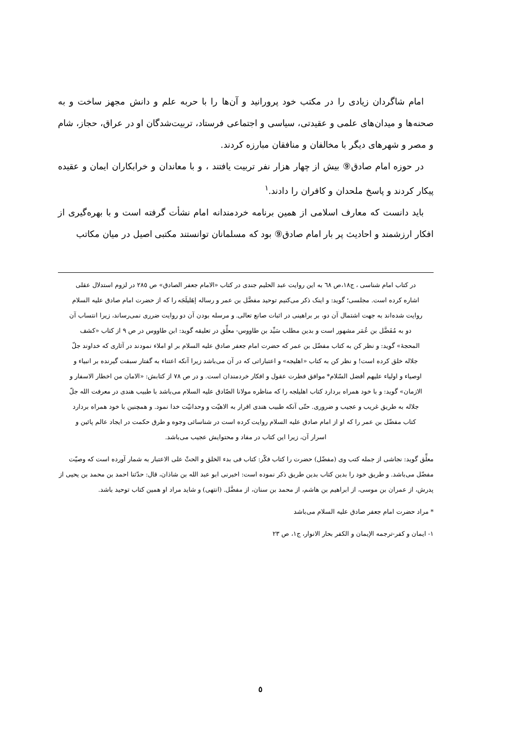امام شاگردان زیادی را در مکتب خود پرورانید و آن‌ها را با حربه علم و دانش مجهز ساخت و به صحنه‌ها و میدان‌های علمی و عقیدتی، سیاسی و اجتماعی فرستاد، تربیت‌شدگان او در عراق، حجاز، شام و مصر و شهرهای دیگر با مخالفان و منافقان مبارزه کردند.
در حوزه امام صادق⑨ بیش از چهار هزار نفر تربیت یافتند ، و با معاندان و خرابکاران ایمان و عقیده پیکار کردند و پاسخ ملحدان و کافران را دادند.<sup>١</sup>
باید دانست که معارف اسلامی از همین برنامه خردمندانه امام نشأت گرفته است و با بهره‌گیری از افکار ارزشمند و احادیث پر بار امام صادق⑨ بود که مسلمانان توانستند مکتبی اصیل در میان مکاتب
در کتاب امام شناسی ، ج١٨،ص ٦٨ به این روایت عبد الحلیم جندی در کتاب «الامام جعفر الصادق» ص ٢٨٥ در لزوم استدلال عقلی اشاره کرده است. مجلسی؛ گوید: و اینک ذکر می‌کنیم توحید مفضَّل بن عمر و رساله إهَلیلَجَه را که از حضرت امام صادق علیه السلام روایت شده‌اند به جهت اشتمال آن دو، بر براهینی در اثبات صانع تعالی. و مرسله بودن آن دو روایت ضرری نمی‌رساند، زیرا انتساب آن دو به مُفَضَّل بن عُمَر مشهور است و بدین مطلب سَیِّد بن طاووس- معلِّق در تعلیقه گوید: ابن طاووس در ص ٩ از کتاب «کشف المحجهٔ» گوید: و نظر کن به کتاب مفضّل بن عمر که حضرت امام جعفر صادق علیه السلام بر او املاء نمودند در آثاری که خداوند جلّ جلاله خلق کرده است! و نظر کن به کتاب «اهلیجه» و اعتباراتی که در آن می‌باشد زیرا آنکه اعتناء به گفتار سبقت گیرنده بر انبیاء و اوصیاء و اولیاء علیهم أفضل السّلام* موافق فطرت عقول و افکار خردمندان است. و در ص ٧٨ از کتابش: «الامان من اخطار الاسفار و الازمان» گوید: و با خود همراه بردارد کتاب اهلیلجه را که مناظره مولانا الصّادق علیه السلام می‌باشد با طبیب هندی در معرفت الله جلّ جلاله به طریق غریب و عجیب و ضروری. حتّی آنکه طبیب هندی اقرار به الاهیّت و وحدانیّت خدا نمود. و همچنین با خود همراه بردارد کتاب مفضّل بن عمر را که او از امام صادق علیه السلام روایت کرده است در شناسائی وجوه و طرق حکمت در ایجاد عالم پائین و اسرار آن، زیرا این کتاب در مفاد و محتوایش عجیب می‌باشد.
معلِّق گوید: نجاشی از جمله کتب وی (مفضّل) حضرت را کتاب فکّر: کتاب فی بدء الخلق و الحثّ علی الاعتبار به شمار آورده است که وصیّت مفضّل می‌باشد. و طریق خود را بدین کتاب بدین طریق ذکر نموده است: اخبرنی ابو عبد الله بن شاذان، قال: حدّثنا احمد بن محمد بن یحیی از پدرش، از عمران بن موسی، از ابراهیم بن هاشم، از محمد بن سنان، از مفضَّل. (انتهی) و شاید مراد او همین کتاب توحید باشد.
* مراد حضرت امام جعفر صادق علیه السلام می‌باشد
١- ایمان و کفر-ترجمه الإیمان و الکفر بحار الانوار، ج١، ص ٢٣
٥